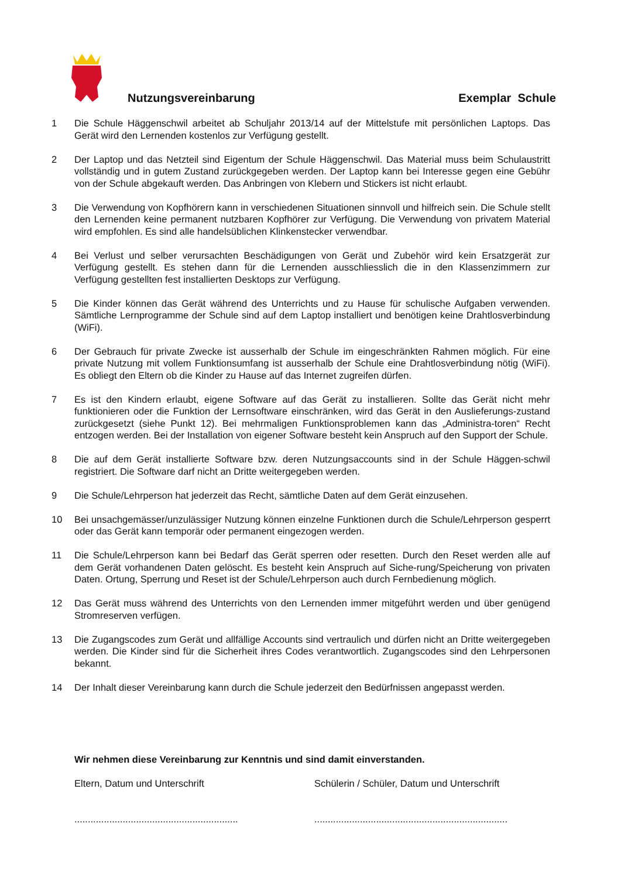Nutzungsvereinbarung Exemplar Schule
1 Die Schule Häggenschwil arbeitet ab Schuljahr 2013/14 auf der Mittelstufe mit persönlichen Laptops. Das Gerät wird den Lernenden kostenlos zur Verfügung gestellt.
2 Der Laptop und das Netzteil sind Eigentum der Schule Häggenschwil. Das Material muss beim Schulaustritt vollständig und in gutem Zustand zurückgegeben werden. Der Laptop kann bei Interesse gegen eine Gebühr von der Schule abgekauft werden. Das Anbringen von Klebern und Stickers ist nicht erlaubt.
3 Die Verwendung von Kopfhörern kann in verschiedenen Situationen sinnvoll und hilfreich sein. Die Schule stellt den Lernenden keine permanent nutzbaren Kopfhörer zur Verfügung. Die Verwendung von privatem Material wird empfohlen. Es sind alle handelsüblichen Klinkenstecker verwendbar.
4 Bei Verlust und selber verursachten Beschädigungen von Gerät und Zubehör wird kein Ersatzgerät zur Verfügung gestellt. Es stehen dann für die Lernenden ausschliesslich die in den Klassenzimmern zur Verfügung gestellten fest installierten Desktops zur Verfügung.
5 Die Kinder können das Gerät während des Unterrichts und zu Hause für schulische Aufgaben verwenden. Sämtliche Lernprogramme der Schule sind auf dem Laptop installiert und benötigen keine Drahtlosverbindung (WiFi).
6 Der Gebrauch für private Zwecke ist ausserhalb der Schule im eingeschränkten Rahmen möglich. Für eine private Nutzung mit vollem Funktionsumfang ist ausserhalb der Schule eine Drahtlosverbindung nötig (WiFi). Es obliegt den Eltern ob die Kinder zu Hause auf das Internet zugreifen dürfen.
7 Es ist den Kindern erlaubt, eigene Software auf das Gerät zu installieren. Sollte das Gerät nicht mehr funktionieren oder die Funktion der Lernsoftware einschränken, wird das Gerät in den Auslieferungs-zustand zurückgesetzt (siehe Punkt 12). Bei mehrmaligen Funktionsproblemen kann das „Administra-toren“ Recht entzogen werden. Bei der Installation von eigener Software besteht kein Anspruch auf den Support der Schule.
8 Die auf dem Gerät installierte Software bzw. deren Nutzungsaccounts sind in der Schule Häggen-schwil registriert. Die Software darf nicht an Dritte weitergegeben werden.
9 Die Schule/Lehrperson hat jederzeit das Recht, sämtliche Daten auf dem Gerät einzusehen.
10 Bei unsachgemässer/unzulässiger Nutzung können einzelne Funktionen durch die Schule/Lehrperson gesperrt oder das Gerät kann temporär oder permanent eingezogen werden.
11 Die Schule/Lehrperson kann bei Bedarf das Gerät sperren oder resetten. Durch den Reset werden alle auf dem Gerät vorhandenen Daten gelöscht. Es besteht kein Anspruch auf Siche-rung/Speicherung von privaten Daten. Ortung, Sperrung und Reset ist der Schule/Lehrperson auch durch Fernbedienung möglich.
12 Das Gerät muss während des Unterrichts von den Lernenden immer mitgeführt werden und über genügend Stromreserven verfügen.
13 Die Zugangscodes zum Gerät und allfällige Accounts sind vertraulich und dürfen nicht an Dritte weitergegeben werden. Die Kinder sind für die Sicherheit ihres Codes verantwortlich. Zugangscodes sind den Lehrpersonen bekannt.
14 Der Inhalt dieser Vereinbarung kann durch die Schule jederzeit den Bedürfnissen angepasst werden.
Wir nehmen diese Vereinbarung zur Kenntnis und sind damit einverstanden.
Eltern, Datum und Unterschrift Schülerin / Schüler, Datum und Unterschrift
.............................................................
........................................................................